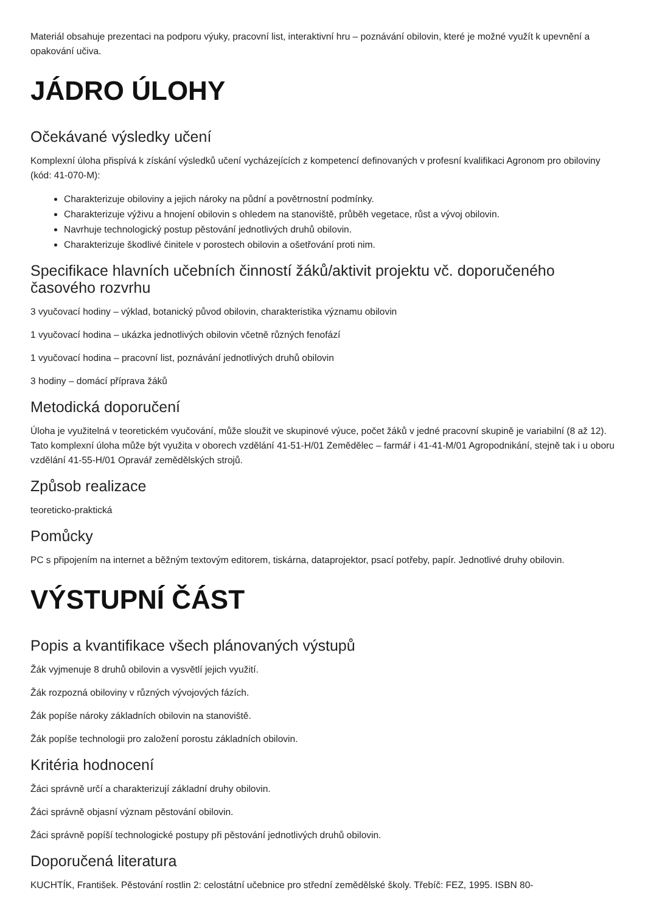Materiál obsahuje prezentaci na podporu výuky, pracovní list, interaktivní hru – poznávání obilovin, které je možné využít k upevnění a opakování učiva.
JÁDRO ÚLOHY
Očekávané výsledky učení
Komplexní úloha přispívá k získání výsledků učení vycházejících z kompetencí definovaných v profesní kvalifikaci Agronom pro obiloviny (kód: 41-070-M):
Charakterizuje obiloviny a jejich nároky na půdní a povětrnostní podmínky.
Charakterizuje výživu a hnojení obilovin s ohledem na stanoviště, průběh vegetace, růst a vývoj obilovin.
Navrhuje technologický postup pěstování jednotlivých druhů obilovin.
Charakterizuje škodlivé činitele v porostech obilovin a ošetřování proti nim.
Specifikace hlavních učebních činností žáků/aktivit projektu vč. doporučeného časového rozvrhu
3 vyučovací hodiny – výklad, botanický původ obilovin, charakteristika významu obilovin
1 vyučovací hodina – ukázka jednotlivých obilovin včetně různých fenofází
1 vyučovací hodina – pracovní list, poznávání jednotlivých druhů obilovin
3 hodiny – domácí příprava žáků
Metodická doporučení
Úloha je využitelná v teoretickém vyučování, může sloužit ve skupinové výuce, počet žáků v jedné pracovní skupině je variabilní (8 až 12). Tato komplexní úloha může být využita v oborech vzdělání 41-51-H/01 Zemědělec – farmář i 41-41-M/01 Agropodnikání, stejně tak i u oboru vzdělání 41-55-H/01 Opravář zemědělských strojů.
Způsob realizace
teoreticko-praktická
Pomůcky
PC s připojením na internet a běžným textovým editorem, tiskárna, dataprojektor, psací potřeby, papír. Jednotlivé druhy obilovin.
VÝSTUPNÍ ČÁST
Popis a kvantifikace všech plánovaných výstupů
Žák vyjmenuje 8 druhů obilovin a vysvětlí jejich využití.
Žák rozpozná obiloviny v různých vývojových fázích.
Žák popíše nároky základních obilovin na stanoviště.
Žák popíše technologii pro založení porostu základních obilovin.
Kritéria hodnocení
Žáci správně určí a charakterizují základní druhy obilovin.
Žáci správně objasní význam pěstování obilovin.
Žáci správně popíší technologické postupy při pěstování jednotlivých druhů obilovin.
Doporučená literatura
KUCHTÍK, František. Pěstování rostlin 2: celostátní učebnice pro střední zemědělské školy. Třebíč: FEZ, 1995. ISBN 80-